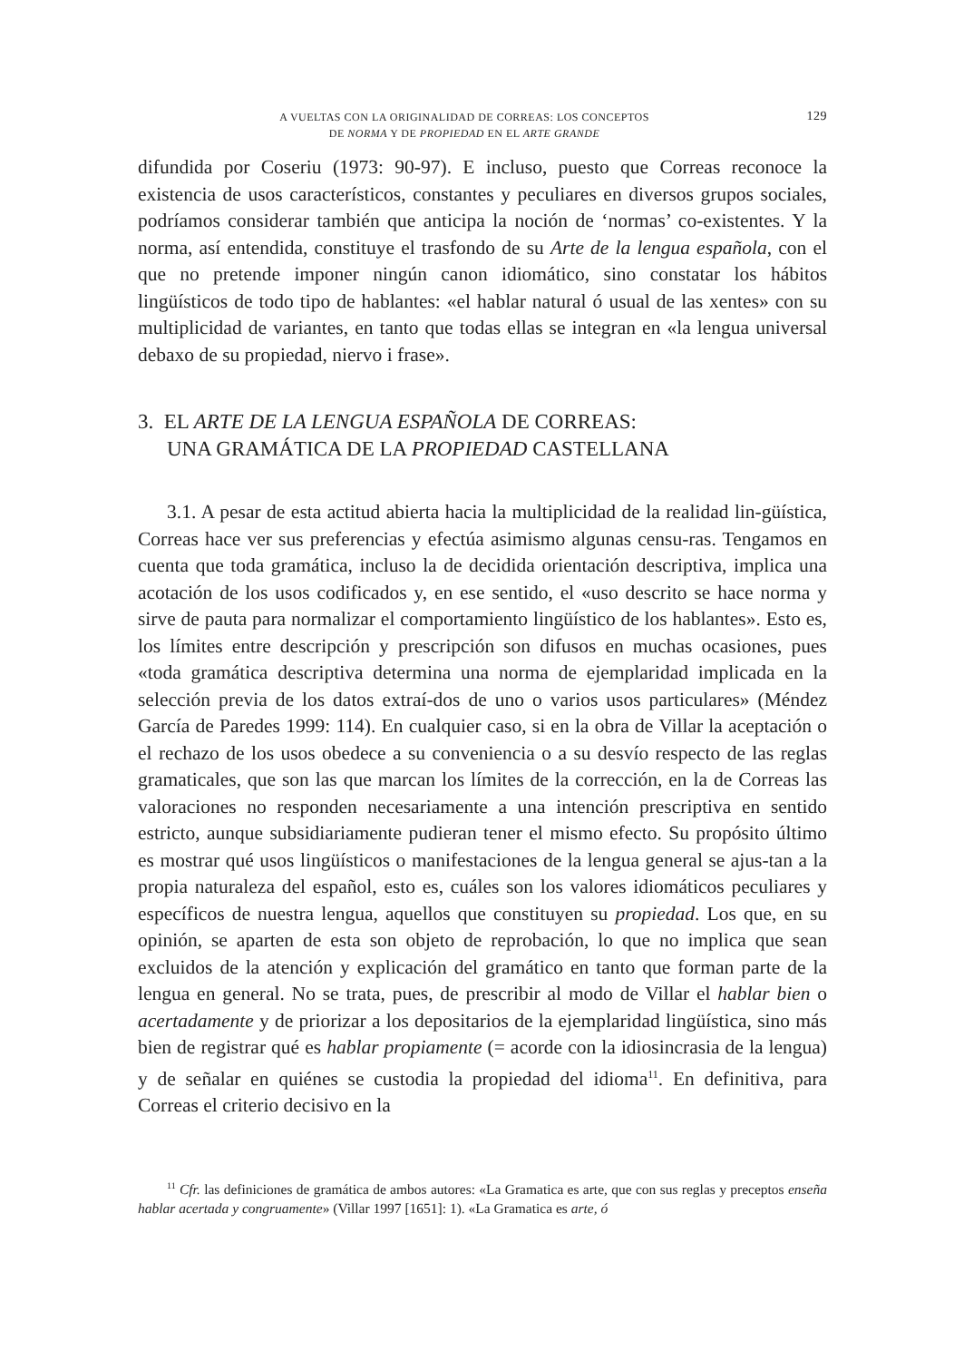A VUELTAS CON LA ORIGINALIDAD DE CORREAS: LOS CONCEPTOS
DE NORMA Y DE PROPIEDAD EN EL ARTE GRANDE
129
difundida por Coseriu (1973: 90-97). E incluso, puesto que Correas reconoce la existencia de usos característicos, constantes y peculiares en diversos grupos sociales, podríamos considerar también que anticipa la noción de ‘normas’ co-existentes. Y la norma, así entendida, constituye el trasfondo de su Arte de la lengua española, con el que no pretende imponer ningún canon idiomático, sino constatar los hábitos lingüísticos de todo tipo de hablantes: «el hablar natural ó usual de las xentes» con su multiplicidad de variantes, en tanto que todas ellas se integran en «la lengua universal debaxo de su propiedad, niervo i frase».
3. EL ARTE DE LA LENGUA ESPAÑOLA DE CORREAS:
UNA GRAMÁTICA DE LA PROPIEDAD CASTELLANA
3.1. A pesar de esta actitud abierta hacia la multiplicidad de la realidad lin-güística, Correas hace ver sus preferencias y efectúa asimismo algunas censu-ras. Tengamos en cuenta que toda gramática, incluso la de decidida orientación descriptiva, implica una acotación de los usos codificados y, en ese sentido, el «uso descrito se hace norma y sirve de pauta para normalizar el comportamiento lingüístico de los hablantes». Esto es, los límites entre descripción y prescripción son difusos en muchas ocasiones, pues «toda gramática descriptiva determina una norma de ejemplaridad implicada en la selección previa de los datos extraí-dos de uno o varios usos particulares» (Méndez García de Paredes 1999: 114). En cualquier caso, si en la obra de Villar la aceptación o el rechazo de los usos obedece a su conveniencia o a su desvío respecto de las reglas gramaticales, que son las que marcan los límites de la corrección, en la de Correas las valoraciones no responden necesariamente a una intención prescriptiva en sentido estricto, aunque subsidiariamente pudieran tener el mismo efecto. Su propósito último es mostrar qué usos lingüísticos o manifestaciones de la lengua general se ajus-tan a la propia naturaleza del español, esto es, cuáles son los valores idiomáticos peculiares y específicos de nuestra lengua, aquellos que constituyen su propiedad. Los que, en su opinión, se aparten de esta son objeto de reprobación, lo que no implica que sean excluidos de la atención y explicación del gramático en tanto que forman parte de la lengua en general. No se trata, pues, de prescribir al modo de Villar el hablar bien o acertadamente y de priorizar a los depositarios de la ejemplaridad lingüística, sino más bien de registrar qué es hablar propiamente (= acorde con la idiosincrasia de la lengua) y de señalar en quiénes se custodia la propiedad del idioma<sup>11</sup>. En definitiva, para Correas el criterio decisivo en la
<sup>11</sup> Cfr. las definiciones de gramática de ambos autores: «La Gramatica es arte, que con sus reglas y preceptos enseña hablar acertada y congruamente» (Villar 1997 [1651]: 1). «La Gramatica es arte, ó